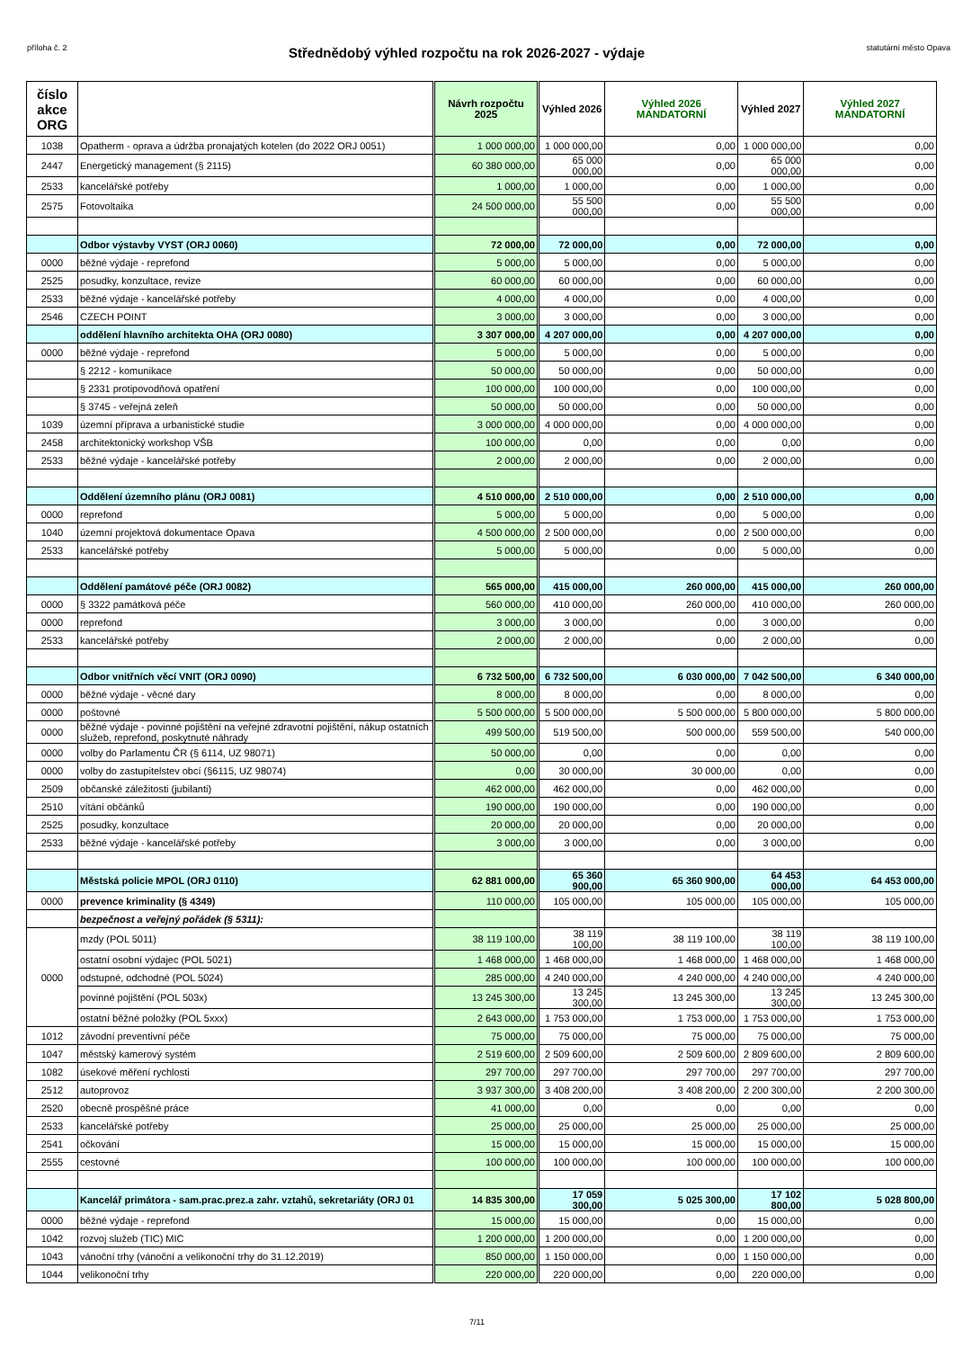příloha č. 2 Střednědobý výhled rozpočtu na rok 2026-2027 - výdaje statutární město Opava
| číslo akce ORG | | Návrh rozpočtu 2025 | Výhled 2026 | Výhled 2026 MANDATORNÍ | Výhled 2027 | Výhled 2027 MANDATORNÍ |
| --- | --- | --- | --- | --- | --- | --- |
| 1038 | Opatherm - oprava a údržba pronajatých kotelen (do 2022 ORJ 0051) | 1 000 000,00 | 1 000 000,00 | 0,00 | 1 000 000,00 | 0,00 |
| 2447 | Energetický management (§ 2115) | 60 380 000,00 | 65 000 000,00 | 0,00 | 65 000 000,00 | 0,00 |
| 2533 | kancelářské potřeby | 1 000,00 | 1 000,00 | 0,00 | 1 000,00 | 0,00 |
| 2575 | Fotovoltaika | 24 500 000,00 | 55 500 000,00 | 0,00 | 55 500 000,00 | 0,00 |
| | Odbor výstavby VYST (ORJ 0060) | 72 000,00 | 72 000,00 | 0,00 | 72 000,00 | 0,00 |
| 0000 | běžné výdaje - reprefond | 5 000,00 | 5 000,00 | 0,00 | 5 000,00 | 0,00 |
| 2525 | posudky, konzultace, revize | 60 000,00 | 60 000,00 | 0,00 | 60 000,00 | 0,00 |
| 2533 | běžné výdaje - kancelářské potřeby | 4 000,00 | 4 000,00 | 0,00 | 4 000,00 | 0,00 |
| 2546 | CZECH POINT | 3 000,00 | 3 000,00 | 0,00 | 3 000,00 | 0,00 |
| | oddělení hlavního architekta OHA (ORJ 0080) | 3 307 000,00 | 4 207 000,00 | 0,00 | 4 207 000,00 | 0,00 |
| 0000 | běžné výdaje - reprefond | 5 000,00 | 5 000,00 | 0,00 | 5 000,00 | 0,00 |
| | § 2212 - komunikace | 50 000,00 | 50 000,00 | 0,00 | 50 000,00 | 0,00 |
| | § 2331 protipovodňová opatření | 100 000,00 | 100 000,00 | 0,00 | 100 000,00 | 0,00 |
| | § 3745 - veřejná zeleň | 50 000,00 | 50 000,00 | 0,00 | 50 000,00 | 0,00 |
| 1039 | územní příprava a urbanistické studie | 3 000 000,00 | 4 000 000,00 | 0,00 | 4 000 000,00 | 0,00 |
| 2458 | architektonický workshop VŠB | 100 000,00 | 0,00 | 0,00 | 0,00 | 0,00 |
| 2533 | běžné výdaje - kancelářské potřeby | 2 000,00 | 2 000,00 | 0,00 | 2 000,00 | 0,00 |
| | Oddělení územního plánu (ORJ 0081) | 4 510 000,00 | 2 510 000,00 | 0,00 | 2 510 000,00 | 0,00 |
| 0000 | reprefond | 5 000,00 | 5 000,00 | 0,00 | 5 000,00 | 0,00 |
| 1040 | územní projektová dokumentace Opava | 4 500 000,00 | 2 500 000,00 | 0,00 | 2 500 000,00 | 0,00 |
| 2533 | kancelářské potřeby | 5 000,00 | 5 000,00 | 0,00 | 5 000,00 | 0,00 |
| | Oddělení památové péče (ORJ 0082) | 565 000,00 | 415 000,00 | 260 000,00 | 415 000,00 | 260 000,00 |
| 0000 | § 3322 památková péče | 560 000,00 | 410 000,00 | 260 000,00 | 410 000,00 | 260 000,00 |
| 0000 | reprefond | 3 000,00 | 3 000,00 | 0,00 | 3 000,00 | 0,00 |
| 2533 | kancelářské potřeby | 2 000,00 | 2 000,00 | 0,00 | 2 000,00 | 0,00 |
| | Odbor vnitřních věcí VNIT (ORJ 0090) | 6 732 500,00 | 6 732 500,00 | 6 030 000,00 | 7 042 500,00 | 6 340 000,00 |
| 0000 | běžné výdaje - věcné dary | 8 000,00 | 8 000,00 | 0,00 | 8 000,00 | 0,00 |
| 0000 | poštovné | 5 500 000,00 | 5 500 000,00 | 5 500 000,00 | 5 800 000,00 | 5 800 000,00 |
| 0000 | běžné výdaje - povinné pojištění na veřejné zdravotní pojištění, nákup ostatních služeb, reprefond, poskytnuté náhrady | 499 500,00 | 519 500,00 | 500 000,00 | 559 500,00 | 540 000,00 |
| 0000 | volby do Parlamentu ČR (§ 6114, UZ 98071) | 50 000,00 | 0,00 | 0,00 | 0,00 | 0,00 |
| 0000 | volby do zastupitelstev obcí (§6115, UZ 98074) | 0,00 | 30 000,00 | 30 000,00 | 0,00 | 0,00 |
| 2509 | občanské záležitosti (jubilanti) | 462 000,00 | 462 000,00 | 0,00 | 462 000,00 | 0,00 |
| 2510 | vítání občánků | 190 000,00 | 190 000,00 | 0,00 | 190 000,00 | 0,00 |
| 2525 | posudky, konzultace | 20 000,00 | 20 000,00 | 0,00 | 20 000,00 | 0,00 |
| 2533 | běžné výdaje - kancelářské potřeby | 3 000,00 | 3 000,00 | 0,00 | 3 000,00 | 0,00 |
| | Městská policie MPOL (ORJ 0110) | 62 881 000,00 | 65 360 900,00 | 65 360 900,00 | 64 453 000,00 | 64 453 000,00 |
| 0000 | prevence kriminality (§ 4349) | 110 000,00 | 105 000,00 | 105 000,00 | 105 000,00 | 105 000,00 |
| | bezpečnost a veřejný pořádek (§ 5311): | | | | | |
| 0000 | mzdy (POL 5011) | 38 119 100,00 | 38 119 100,00 | 38 119 100,00 | 38 119 100,00 | 38 119 100,00 |
| | ostatní osobní výdajec (POL 5021) | 1 468 000,00 | 1 468 000,00 | 1 468 000,00 | 1 468 000,00 | 1 468 000,00 |
| | odstupné, odchodné (POL 5024) | 285 000,00 | 4 240 000,00 | 4 240 000,00 | 4 240 000,00 | 4 240 000,00 |
| | povinné pojištění (POL 503x) | 13 245 300,00 | 13 245 300,00 | 13 245 300,00 | 13 245 300,00 | 13 245 300,00 |
| | ostatní běžné položky (POL 5xxx) | 2 643 000,00 | 1 753 000,00 | 1 753 000,00 | 1 753 000,00 | 1 753 000,00 |
| 1012 | závodní preventivní péče | 75 000,00 | 75 000,00 | 75 000,00 | 75 000,00 | 75 000,00 |
| 1047 | městský kamerový systém | 2 519 600,00 | 2 509 600,00 | 2 509 600,00 | 2 809 600,00 | 2 809 600,00 |
| 1082 | úsekové měření rychlosti | 297 700,00 | 297 700,00 | 297 700,00 | 297 700,00 | 297 700,00 |
| 2512 | autoprovoz | 3 937 300,00 | 3 408 200,00 | 3 408 200,00 | 2 200 300,00 | 2 200 300,00 |
| 2520 | obecně prospěšné práce | 41 000,00 | 0,00 | 0,00 | 0,00 | 0,00 |
| 2533 | kancelářské potřeby | 25 000,00 | 25 000,00 | 25 000,00 | 25 000,00 | 25 000,00 |
| 2541 | očkování | 15 000,00 | 15 000,00 | 15 000,00 | 15 000,00 | 15 000,00 |
| 2555 | cestovné | 100 000,00 | 100 000,00 | 100 000,00 | 100 000,00 | 100 000,00 |
| | Kancelář primátora - sam.prac.prez.a zahr. vztahů, sekretariáty (ORJ 01 | 14 835 300,00 | 17 059 300,00 | 5 025 300,00 | 17 102 800,00 | 5 028 800,00 |
| 0000 | běžné výdaje - reprefond | 15 000,00 | 15 000,00 | 0,00 | 15 000,00 | 0,00 |
| 1042 | rozvoj služeb (TIC) MIC | 1 200 000,00 | 1 200 000,00 | 0,00 | 1 200 000,00 | 0,00 |
| 1043 | vánoční trhy (vánoční a velikonoční trhy do 31.12.2019) | 850 000,00 | 1 150 000,00 | 0,00 | 1 150 000,00 | 0,00 |
| 1044 | velikonoční trhy | 220 000,00 | 220 000,00 | 0,00 | 220 000,00 | 0,00 |
7/11